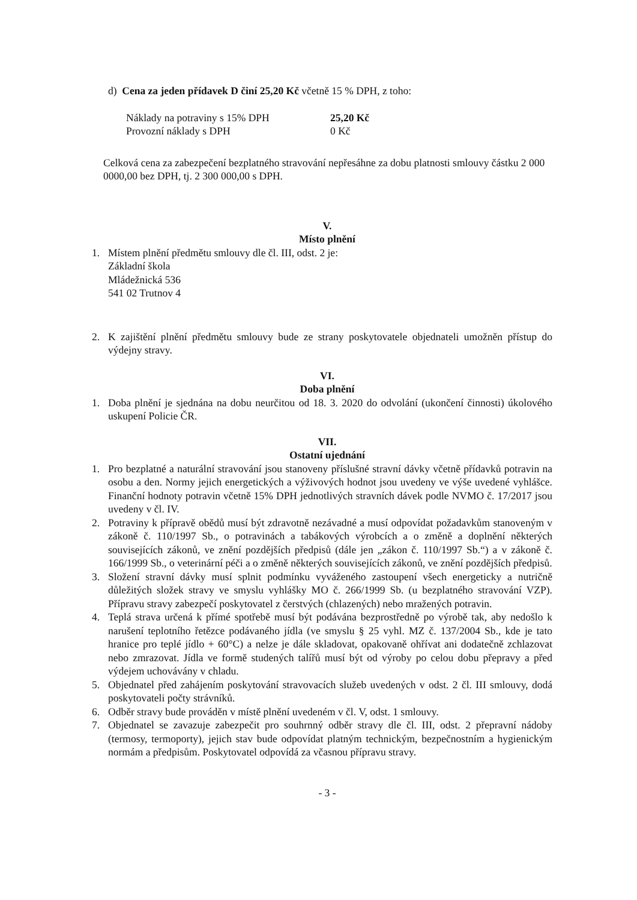d) Cena za jeden přídavek D činí 25,20 Kč včetně 15 % DPH, z toho:
Náklady na potraviny s 15% DPH 25,20 Kč
Provozní náklady s DPH 0 Kč
Celková cena za zabezpečení bezplatného stravování nepřesáhne za dobu platnosti smlouvy částku 2 000 0000,00 bez DPH, tj. 2 300 000,00 s DPH.
V.
Místo plnění
1. Místem plnění předmětu smlouvy dle čl. III, odst. 2 je:
Základní škola
Mládežnická 536
541 02 Trutnov 4
2. K zajištění plnění předmětu smlouvy bude ze strany poskytovatele objednateli umožněn přístup do výdejny stravy.
VI.
Doba plnění
1. Doba plnění je sjednána na dobu neurčitou od 18. 3. 2020 do odvolání (ukončení činnosti) úkolového uskupení Policie ČR.
VII.
Ostatní ujednání
1. Pro bezplatné a naturální stravování jsou stanoveny příslušné stravní dávky včetně přídavků potravin na osobu a den. Normy jejich energetických a výživových hodnot jsou uvedeny ve výše uvedené vyhlášce. Finanční hodnoty potravin včetně 15% DPH jednotlivých stravních dávek podle NVMO č. 17/2017 jsou uvedeny v čl. IV.
2. Potraviny k přípravě obědů musí být zdravotně nezávadné a musí odpovídat požadavkům stanoveným v zákoně č. 110/1997 Sb., o potravinách a tabákových výrobcích a o změně a doplnění některých souvisejících zákonů, ve znění pozdějších předpisů (dále jen „zákon č. 110/1997 Sb.“) a v zákoně č. 166/1999 Sb., o veterinární péči a o změně některých souvisejících zákonů, ve znění pozdějších předpisů.
3. Složení stravní dávky musí splnit podmínku vyváženého zastoupení všech energeticky a nutričně důležitých složek stravy ve smyslu vyhlášky MO č. 266/1999 Sb. (u bezplatného stravování VZP). Přípravu stravy zabezpečí poskytovatel z čerstvých (chlazených) nebo mražených potravin.
4. Teplá strava určená k přímé spotřebě musí být podávána bezprostředně po výrobě tak, aby nedošlo k narušení teplotního řetězce podávaného jídla (ve smyslu § 25 vyhl. MZ č. 137/2004 Sb., kde je tato hranice pro teplé jídlo + 60°C) a nelze je dále skladovat, opakovaně ohřívat ani dodatečně zchlazovat nebo zmrazovat. Jídla ve formě studených talířů musí být od výroby po celou dobu přepravy a před výdejem uchovávány v chladu.
5. Objednatel před zahájením poskytování stravovacích služeb uvedených v odst. 2 čl. III smlouvy, dodá poskytovateli počty strávníků.
6. Odběr stravy bude prováděn v místě plnění uvedeném v čl. V, odst. 1 smlouvy.
7. Objednatel se zavazuje zabezpečit pro souhrnný odběr stravy dle čl. III, odst. 2 přepravní nádoby (termosy, termoporty), jejich stav bude odpovídat platným technickým, bezpečnostním a hygienickým normám a předpisům. Poskytovatel odpovídá za včasnou přípravu stravy.
- 3 -